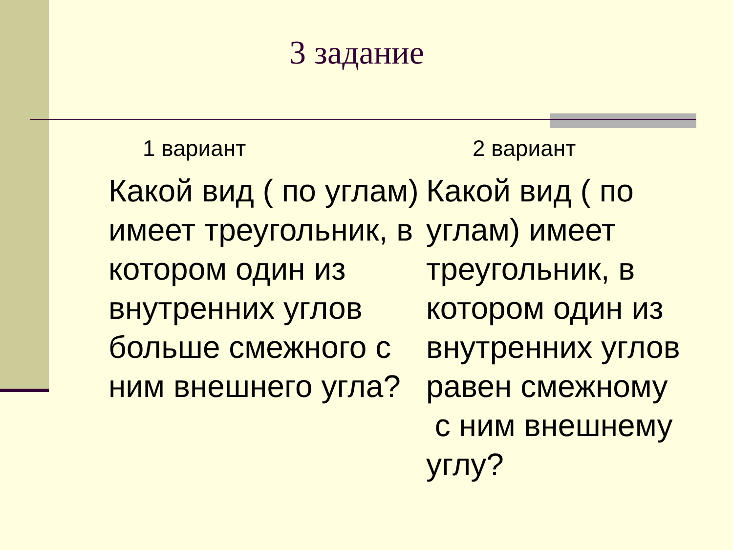3 задание
1 вариант
Какой вид ( по углам) имеет треугольник, в котором один из внутренних углов больше смежного с ним внешнего угла?
2 вариант
Какой вид ( по углам) имеет треугольник, в котором один из внутренних углов равен смежному с ним внешнему углу?